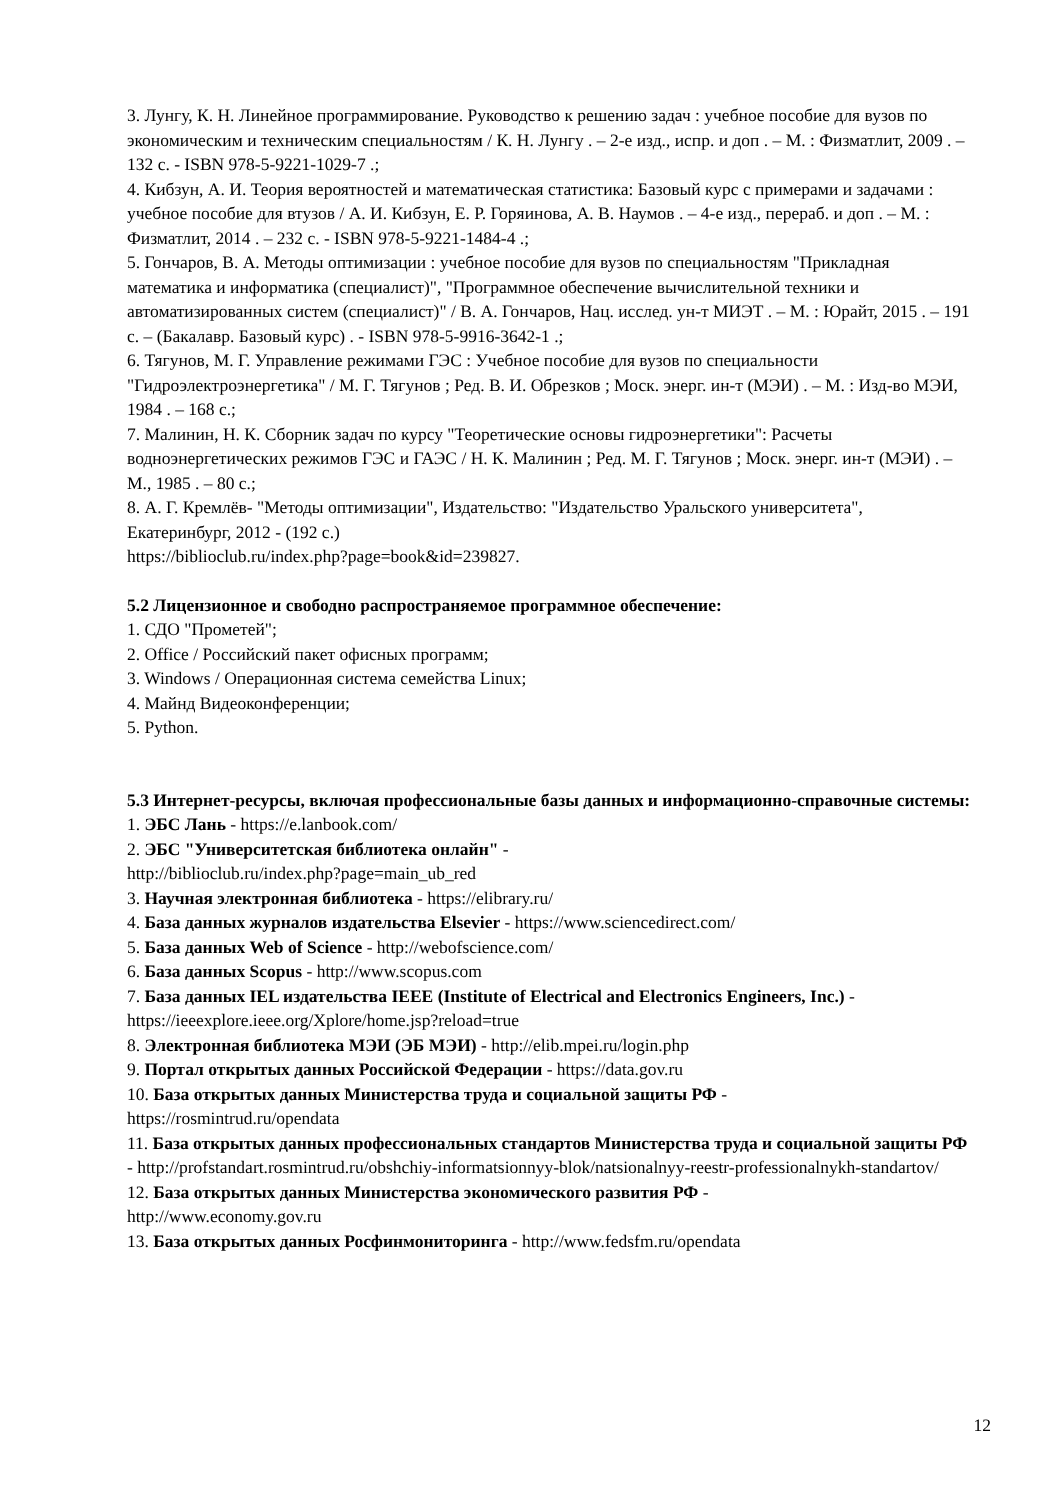3. Лунгу, К. Н. Линейное программирование. Руководство к решению задач : учебное пособие для вузов по экономическим и техническим специальностям / К. Н. Лунгу . – 2-е изд., испр. и доп . – М. : Физматлит, 2009 . – 132 с. - ISBN 978-5-9221-1029-7 .;
4. Кибзун, А. И. Теория вероятностей и математическая статистика: Базовый курс с примерами и задачами : учебное пособие для втузов / А. И. Кибзун, Е. Р. Горяинова, А. В. Наумов . – 4-е изд., перераб. и доп . – М. : Физматлит, 2014 . – 232 с. - ISBN 978-5-9221-1484-4 .;
5. Гончаров, В. А. Методы оптимизации : учебное пособие для вузов по специальностям "Прикладная математика и информатика (специалист)", "Программное обеспечение вычислительной техники и автоматизированных систем (специалист)" / В. А. Гончаров, Нац. исслед. ун-т МИЭТ . – М. : Юрайт, 2015 . – 191 с. – (Бакалавр. Базовый курс) . - ISBN 978-5-9916-3642-1 .;
6. Тягунов, М. Г. Управление режимами ГЭС : Учебное пособие для вузов по специальности "Гидроэлектроэнергетика" / М. Г. Тягунов ; Ред. В. И. Обрезков ; Моск. энерг. ин-т (МЭИ) . – М. : Изд-во МЭИ, 1984 . – 168 с.;
7. Малинин, Н. К. Сборник задач по курсу "Теоретические основы гидроэнергетики": Расчеты водноэнергетических режимов ГЭС и ГАЭС / Н. К. Малинин ; Ред. М. Г. Тягунов ; Моск. энерг. ин-т (МЭИ) . – М., 1985 . – 80 с.;
8. А. Г. Кремлёв- "Методы оптимизации", Издательство: "Издательство Уральского университета", Екатеринбург, 2012 - (192 с.)
https://biblioclub.ru/index.php?page=book&id=239827.
5.2 Лицензионное и свободно распространяемое программное обеспечение:
1. СДО "Прометей";
2. Office / Российский пакет офисных программ;
3. Windows / Операционная система семейства Linux;
4. Майнд Видеоконференции;
5. Python.
5.3 Интернет-ресурсы, включая профессиональные базы данных и информационно-справочные системы:
1. ЭБС Лань - https://e.lanbook.com/
2. ЭБС "Университетская библиотека онлайн" -
http://biblioclub.ru/index.php?page=main_ub_red
3. Научная электронная библиотека - https://elibrary.ru/
4. База данных журналов издательства Elsevier - https://www.sciencedirect.com/
5. База данных Web of Science - http://webofscience.com/
6. База данных Scopus - http://www.scopus.com
7. База данных IEL издательства IEEE (Institute of Electrical and Electronics Engineers, Inc.) - https://ieeexplore.ieee.org/Xplore/home.jsp?reload=true
8. Электронная библиотека МЭИ (ЭБ МЭИ) - http://elib.mpei.ru/login.php
9. Портал открытых данных Российской Федерации - https://data.gov.ru
10. База открытых данных Министерства труда и социальной защиты РФ -
https://rosmintrud.ru/opendata
11. База открытых данных профессиональных стандартов Министерства труда и социальной защиты РФ - http://profstandart.rosmintrud.ru/obshchiy-informatsionnyy-blok/natsionalnyy-reestr-professionalnykh-standartov/
12. База открытых данных Министерства экономического развития РФ -
http://www.economy.gov.ru
13. База открытых данных Росфинмониторинга - http://www.fedsfm.ru/opendata
12